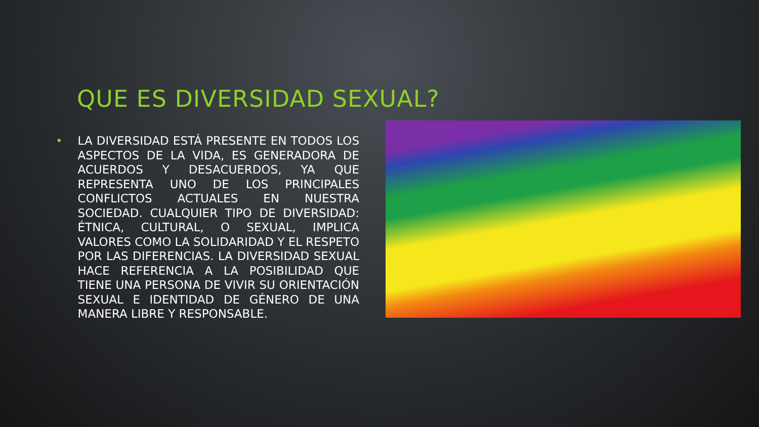QUE ES DIVERSIDAD SEXUAL?
• LA DIVERSIDAD ESTÁ PRESENTE EN TODOS LOS ASPECTOS DE LA VIDA, ES GENERADORA DE ACUERDOS Y DESACUERDOS, YA QUE REPRESENTA UNO DE LOS PRINCIPALES CONFLICTOS ACTUALES EN NUESTRA SOCIEDAD. CUALQUIER TIPO DE DIVERSIDAD: ÉTNICA, CULTURAL, O SEXUAL, IMPLICA VALORES COMO LA SOLIDARIDAD Y EL RESPETO POR LAS DIFERENCIAS. LA DIVERSIDAD SEXUAL HACE REFERENCIA A LA POSIBILIDAD QUE TIENE UNA PERSONA DE VIVIR SU ORIENTACIÓN SEXUAL E IDENTIDAD DE GÉNERO DE UNA MANERA LIBRE Y RESPONSABLE.